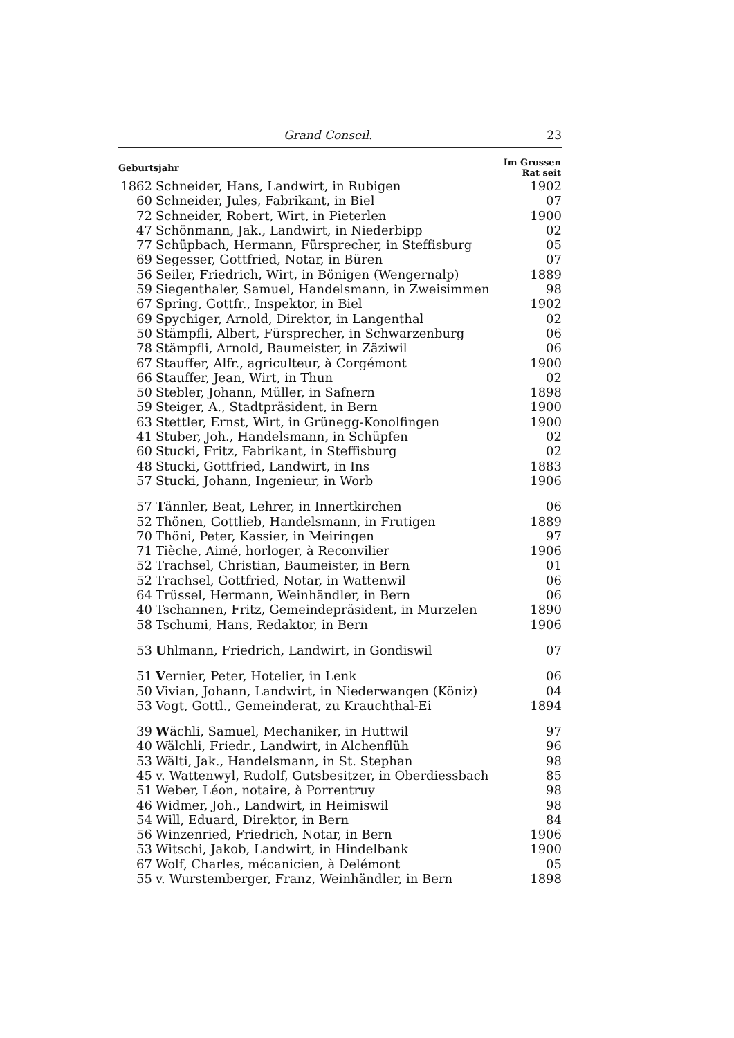Grand Conseil. 23
| Geburtsjahr | | Im Grossen Rat seit |
| --- | --- | --- |
| 1862 | Schneider, Hans, Landwirt, in Rubigen | 1902 |
| 60 | Schneider, Jules, Fabrikant, in Biel | 07 |
| 72 | Schneider, Robert, Wirt, in Pieterlen | 1900 |
| 47 | Schönmann, Jak., Landwirt, in Niederbipp | 02 |
| 77 | Schüpbach, Hermann, Fürsprecher, in Steffisburg | 05 |
| 69 | Segesser, Gottfried, Notar, in Büren | 07 |
| 56 | Seiler, Friedrich, Wirt, in Bönigen (Wengernalp) | 1889 |
| 59 | Siegenthaler, Samuel, Handelsmann, in Zweisimmen | 98 |
| 67 | Spring, Gottfr., Inspektor, in Biel | 1902 |
| 69 | Spychiger, Arnold, Direktor, in Langenthal | 02 |
| 50 | Stämpfli, Albert, Fürsprecher, in Schwarzenburg | 06 |
| 78 | Stämpfli, Arnold, Baumeister, in Zäziwil | 06 |
| 67 | Stauffer, Alfr., agriculteur, à Corgémont | 1900 |
| 66 | Stauffer, Jean, Wirt, in Thun | 02 |
| 50 | Stebler, Johann, Müller, in Safnern | 1898 |
| 59 | Steiger, A., Stadtpräsident, in Bern | 1900 |
| 63 | Stettler, Ernst, Wirt, in Grünegg-Konolfingen | 1900 |
| 41 | Stuber, Joh., Handelsmann, in Schüpfen | 02 |
| 60 | Stucki, Fritz, Fabrikant, in Steffisburg | 02 |
| 48 | Stucki, Gottfried, Landwirt, in Ins | 1883 |
| 57 | Stucki, Johann, Ingenieur, in Worb | 1906 |
| 57 | T ännler, Beat, Lehrer, in Innertkirchen | 06 |
| 52 | Thönen, Gottlieb, Handelsmann, in Frutigen | 1889 |
| 70 | Thöni, Peter, Kassier, in Meiringen | 97 |
| 71 | Tièche, Aimé, horloger, à Reconvilier | 1906 |
| 52 | Trachsel, Christian, Baumeister, in Bern | 01 |
| 52 | Trachsel, Gottfried, Notar, in Wattenwil | 06 |
| 64 | Trüssel, Hermann, Weinhändler, in Bern | 06 |
| 40 | Tschannen, Fritz, Gemeindepräsident, in Murzelen | 1890 |
| 58 | Tschumi, Hans, Redaktor, in Bern | 1906 |
| 53 | U hlmann, Friedrich, Landwirt, in Gondiswil | 07 |
| 51 | V ernier, Peter, Hotelier, in Lenk | 06 |
| 50 | Vivian, Johann, Landwirt, in Niederwangen (Köniz) | 04 |
| 53 | Vogt, Gottl., Gemeinderat, zu Krauchthal-Ei | 1894 |
| 39 | W ächli, Samuel, Mechaniker, in Huttwil | 97 |
| 40 | Wälchli, Friedr., Landwirt, in Alchenflüh | 96 |
| 53 | Wälti, Jak., Handelsmann, in St. Stephan | 98 |
| 45 | v. Wattenwyl, Rudolf, Gutsbesitzer, in Oberdiessbach | 85 |
| 51 | Weber, Léon, notaire, à Porrentruy | 98 |
| 46 | Widmer, Joh., Landwirt, in Heimiswil | 98 |
| 54 | Will, Eduard, Direktor, in Bern | 84 |
| 56 | Winzenried, Friedrich, Notar, in Bern | 1906 |
| 53 | Witschi, Jakob, Landwirt, in Hindelbank | 1900 |
| 67 | Wolf, Charles, mécanicien, à Delémont | 05 |
| 55 | v. Wurstemberger, Franz, Weinhändler, in Bern | 1898 |